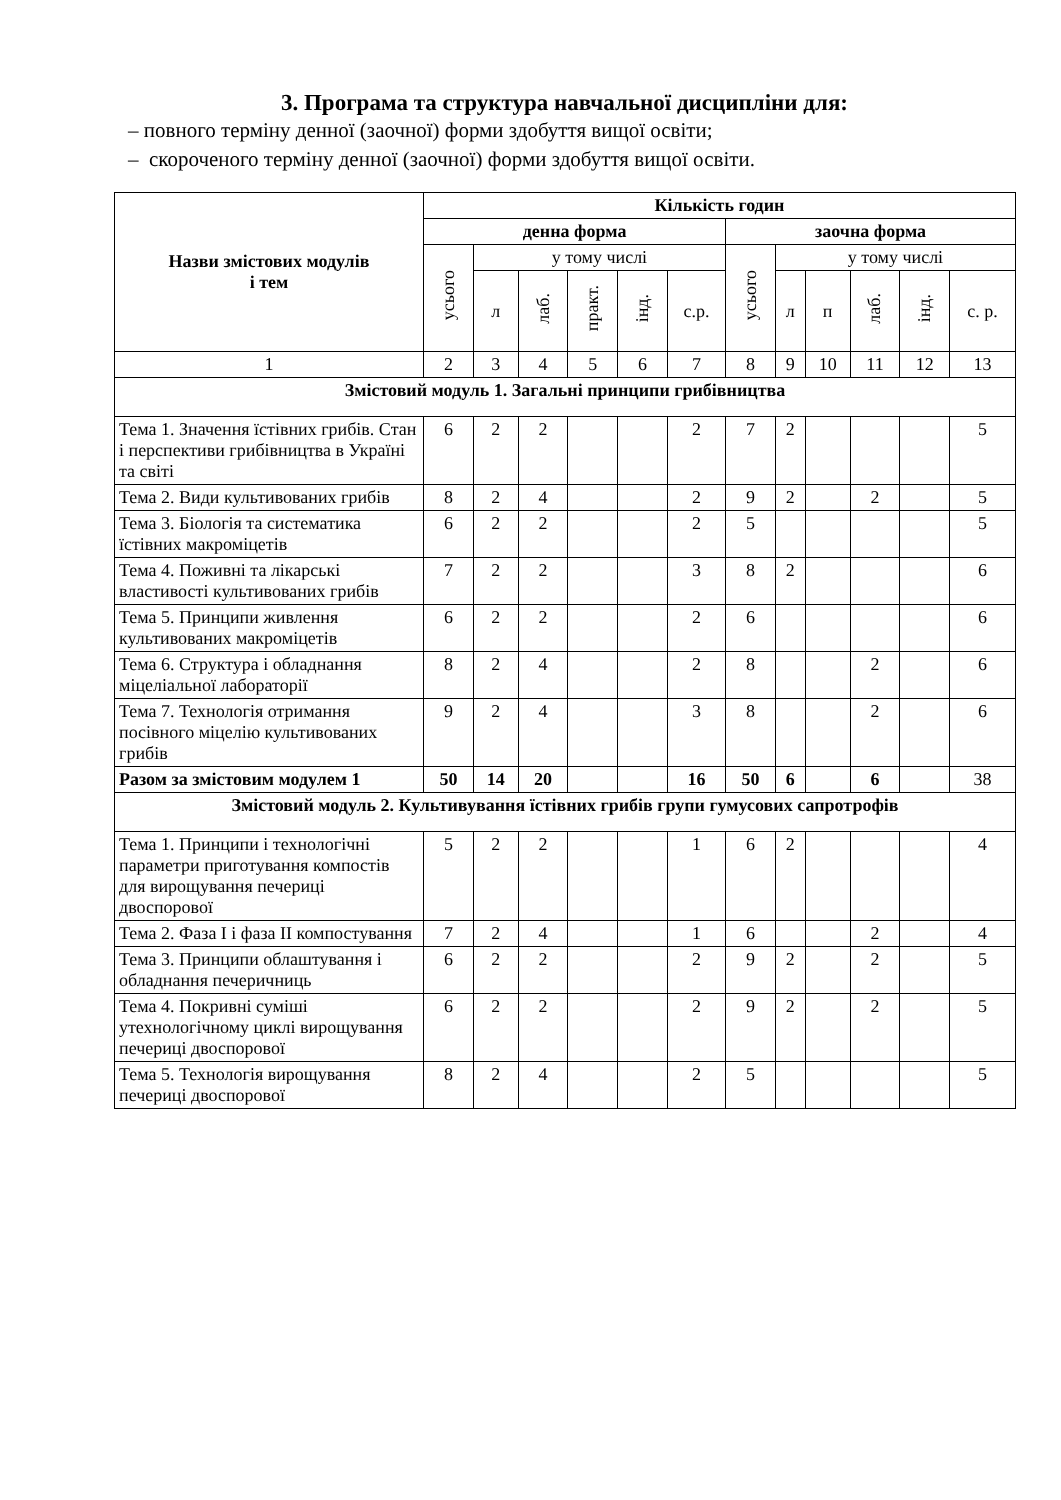3. Програма та структура навчальної дисципліни для:
– повного терміну денної (заочної) форми здобуття вищої освіти;
– скороченого терміну денної (заочної) форми здобуття вищої освіти.
| Назви змістових модулів і тем | Кількість годин | | | | | | | | | | | |
| --- | --- | --- | --- | --- | --- | --- | --- | --- | --- | --- | --- | --- |
| | денна форма | | | | | | заочна форма | | | | | |
| | усього | у тому числі | | | | | усього | у тому числі | | | | |
| | | л | лаб. | практ. | інд. | с.р. | | л | п | лаб. | інд. | с. р. |
| 1 | 2 | 3 | 4 | 5 | 6 | 7 | 8 | 9 | 10 | 11 | 12 | 13 |
| Змістовий модуль 1. Загальні принципи грибівництва | | | | | | | | | | | | |
| Тема 1. Значення їстівних грибів. Стан і перспективи грибівництва в Україні та світі | 6 | 2 | 2 | | | 2 | 7 | 2 | | | | 5 |
| Тема 2. Види культивованих грибів | 8 | 2 | 4 | | | 2 | 9 | 2 | | 2 | | 5 |
| Тема 3. Біологія та систематика їстівних макроміцетів | 6 | 2 | 2 | | | 2 | 5 | | | | | 5 |
| Тема 4. Поживні та лікарські властивості культивованих грибів | 7 | 2 | 2 | | | 3 | 8 | 2 | | | | 6 |
| Тема 5. Принципи живлення культивованих макроміцетів | 6 | 2 | 2 | | | 2 | 6 | | | | | 6 |
| Тема 6. Структура і обладнання міцеліальної лабораторії | 8 | 2 | 4 | | | 2 | 8 | | | 2 | | 6 |
| Тема 7. Технологія отримання посівного міцелію культивованих грибів | 9 | 2 | 4 | | | 3 | 8 | | | 2 | | 6 |
| Разом за змістовим модулем 1 | 50 | 14 | 20 | | | 16 | 50 | 6 | | 6 | | 38 |
| Змістовий модуль 2. Культивування їстівних грибів групи гумусових сапротрофів | | | | | | | | | | | | |
| Тема 1. Принципи і технологічні параметри приготування компостів для вирощування печериці двоспорової | 5 | 2 | 2 | | | 1 | 6 | 2 | | | | 4 |
| Тема 2. Фаза І і фаза ІІ компостування | 7 | 2 | 4 | | | 1 | 6 | | | 2 | | 4 |
| Тема 3. Принципи облаштування і обладнання печеричниць | 6 | 2 | 2 | | | 2 | 9 | 2 | | 2 | | 5 |
| Тема 4. Покривні суміші утехнологічному циклі вирощування печериці двоспорової | 6 | 2 | 2 | | | 2 | 9 | 2 | | 2 | | 5 |
| Тема 5. Технологія вирощування печериці двоспорової | 8 | 2 | 4 | | | 2 | 5 | | | | | 5 |